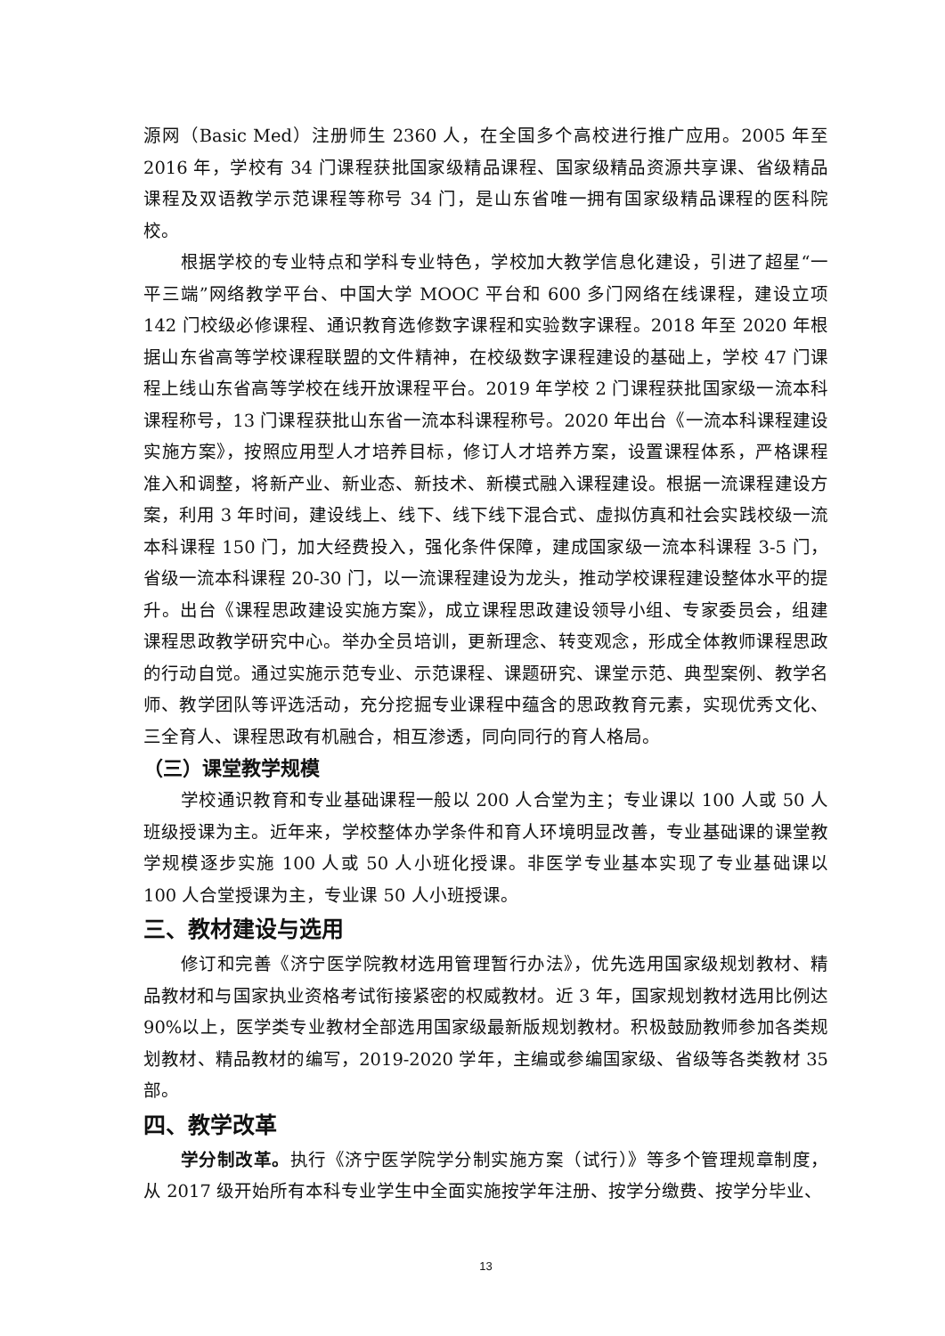源网（Basic Med）注册师生 2360 人，在全国多个高校进行推广应用。2005 年至 2016 年，学校有 34 门课程获批国家级精品课程、国家级精品资源共享课、省级精品课程及双语教学示范课程等称号 34 门，是山东省唯一拥有国家级精品课程的医科院校。
根据学校的专业特点和学科专业特色，学校加大教学信息化建设，引进了超星“一平三端”网络教学平台、中国大学 MOOC 平台和 600 多门网络在线课程，建设立项 142 门校级必修课程、通识教育选修数字课程和实验数字课程。2018 年至 2020 年根据山东省高等学校课程联盟的文件精神，在校级数字课程建设的基础上，学校 47 门课程上线山东省高等学校在线开放课程平台。2019 年学校 2 门课程获批国家级一流本科课程称号，13 门课程获批山东省一流本科课程称号。2020 年出台《一流本科课程建设实施方案》，按照应用型人才培养目标，修订人才培养方案，设置课程体系，严格课程准入和调整，将新产业、新业态、新技术、新模式融入课程建设。根据一流课程建设方案，利用 3 年时间，建设线上、线下、线下线下混合式、虚拟仿真和社会实践校级一流本科课程 150 门，加大经费投入，强化条件保障，建成国家级一流本科课程 3-5 门，省级一流本科课程 20-30 门，以一流课程建设为龙头，推动学校课程建设整体水平的提升。出台《课程思政建设实施方案》，成立课程思政建设领导小组、专家委员会，组建课程思政教学研究中心。举办全员培训，更新理念、转变观念，形成全体教师课程思政的行动自觉。通过实施示范专业、示范课程、课题研究、课堂示范、典型案例、教学名师、教学团队等评选活动，充分挖掘专业课程中蕴含的思政教育元素，实现优秀文化、三全育人、课程思政有机融合，相互渗透，同向同行的育人格局。
（三）课堂教学规模
学校通识教育和专业基础课程一般以 200 人合堂为主；专业课以 100 人或 50 人班级授课为主。近年来，学校整体办学条件和育人环境明显改善，专业基础课的课堂教学规模逐步实施 100 人或 50 人小班化授课。非医学专业基本实现了专业基础课以 100 人合堂授课为主，专业课 50 人小班授课。
三、教材建设与选用
修订和完善《济宁医学院教材选用管理暂行办法》，优先选用国家级规划教材、精品教材和与国家执业资格考试衔接紧密的权威教材。近 3 年，国家规划教材选用比例达 90%以上，医学类专业教材全部选用国家级最新版规划教材。积极鼓励教师参加各类规划教材、精品教材的编写，2019-2020 学年，主编或参编国家级、省级等各类教材 35 部。
四、教学改革
学分制改革。执行《济宁医学院学分制实施方案（试行）》等多个管理规章制度，从 2017 级开始所有本科专业学生中全面实施按学年注册、按学分缴费、按学分毕业、
13